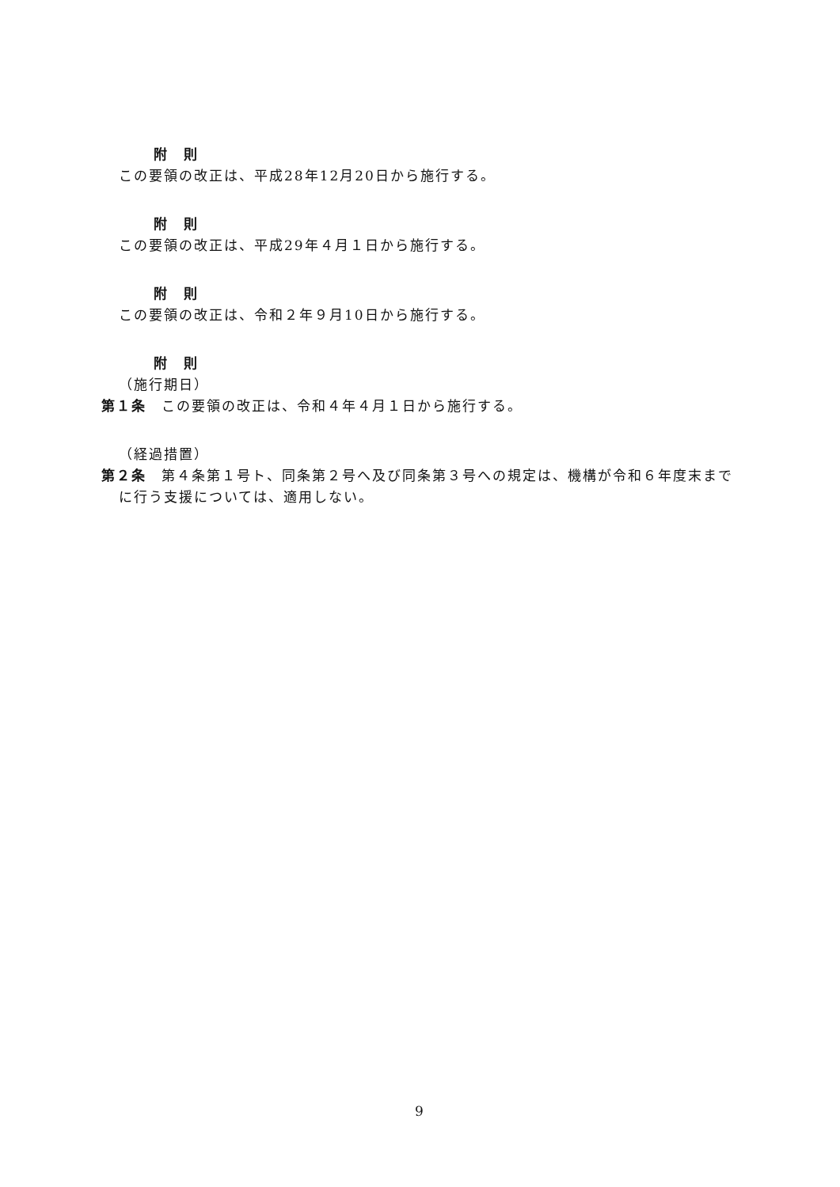附　則
この要領の改正は、平成28年12月20日から施行する。
附　則
この要領の改正は、平成29年４月１日から施行する。
附　則
この要領の改正は、令和２年９月10日から施行する。
附　則
（施行期日）
第１条　この要領の改正は、令和４年４月１日から施行する。
（経過措置）
第２条　第４条第１号ト、同条第２号へ及び同条第３号への規定は、機構が令和６年度末までに行う支援については、適用しない。
9